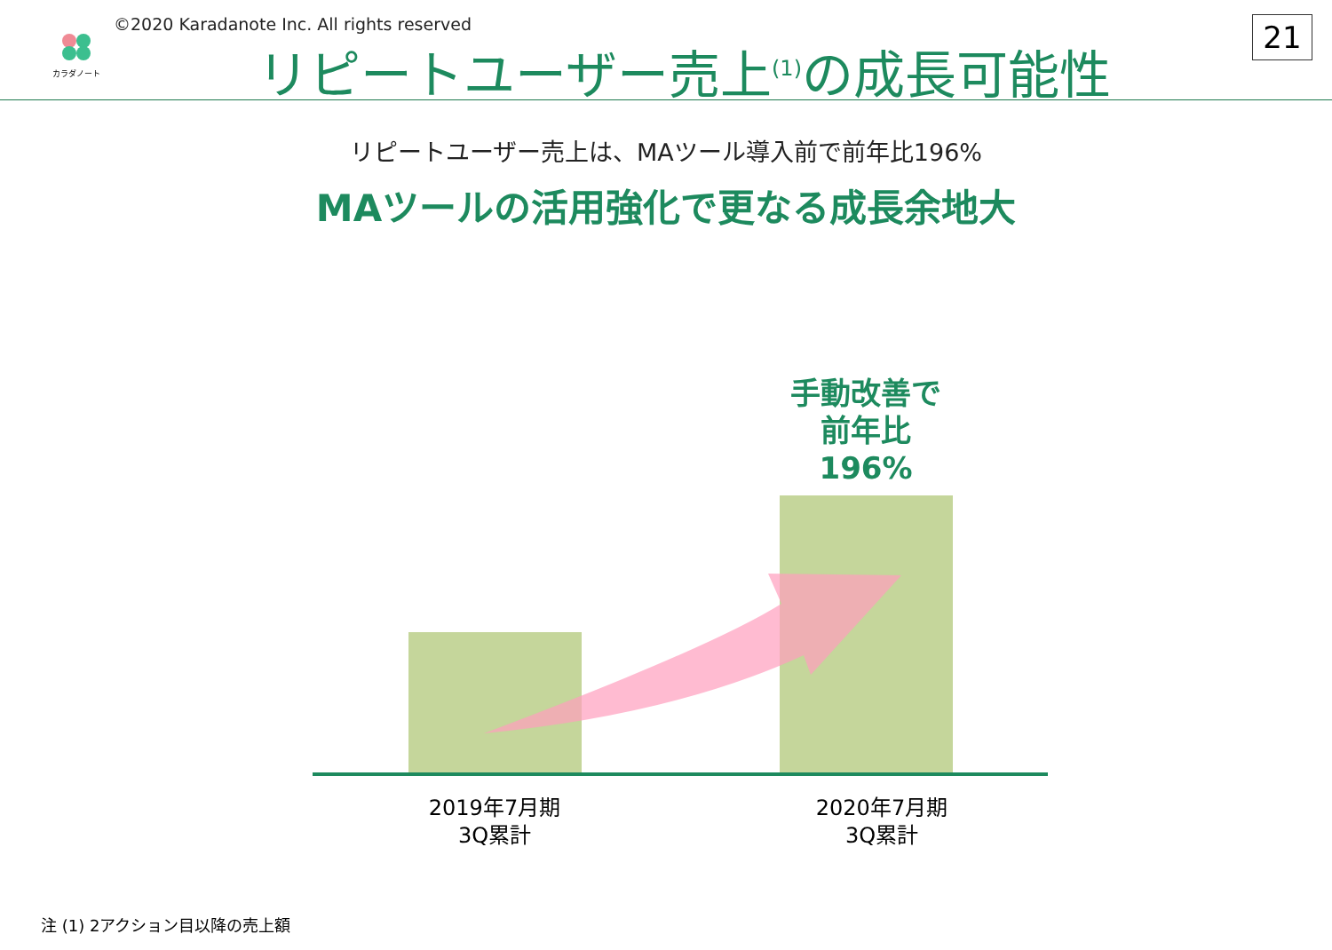カラダノート
©2020 Karadanote Inc. All rights reserved
リピートユーザー売上<sup>(1)</sup>の成長可能性
21
リピートユーザー売上は、MAツール導入前で前年比196%
MAツールの活用強化で更なる成長余地大
手動改善で
前年比
196%
2019年7月期
3Q累計
2020年7月期
3Q累計
注 (1) 2アクション目以降の売上額